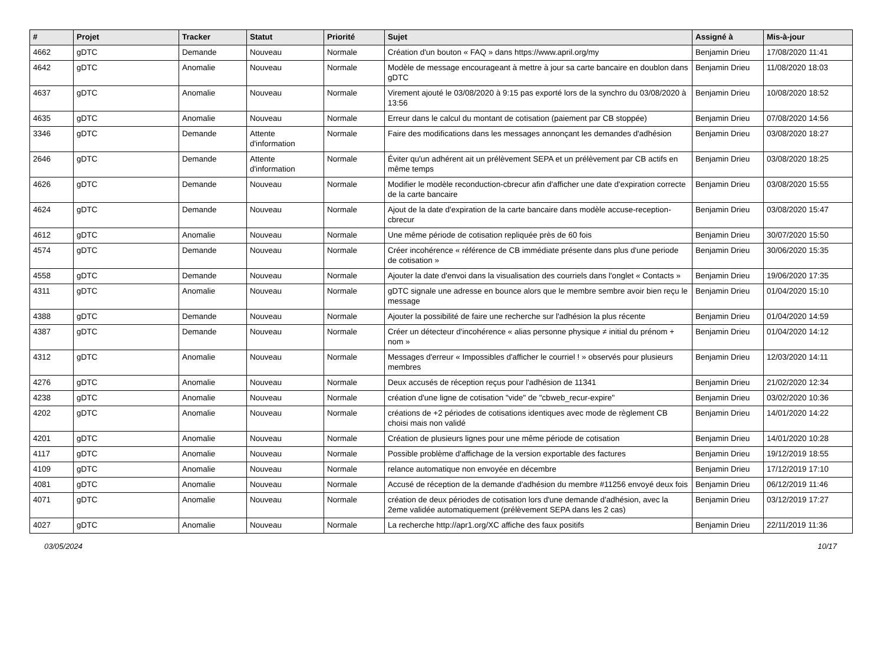| # | Projet | Tracker | Statut | Priorité | Sujet | Assigné à | Mis-à-jour |
| --- | --- | --- | --- | --- | --- | --- | --- |
| 4662 | gDTC | Demande | Nouveau | Normale | Création d'un bouton « FAQ » dans https://www.april.org/my | Benjamin Drieu | 17/08/2020 11:41 |
| 4642 | gDTC | Anomalie | Nouveau | Normale | Modèle de message encourageant à mettre à jour sa carte bancaire en doublon dans gDTC | Benjamin Drieu | 11/08/2020 18:03 |
| 4637 | gDTC | Anomalie | Nouveau | Normale | Virement ajouté le 03/08/2020 à 9:15 pas exporté lors de la synchro du 03/08/2020 à 13:56 | Benjamin Drieu | 10/08/2020 18:52 |
| 4635 | gDTC | Anomalie | Nouveau | Normale | Erreur dans le calcul du montant de cotisation (paiement par CB stoppée) | Benjamin Drieu | 07/08/2020 14:56 |
| 3346 | gDTC | Demande | Attente d'information | Normale | Faire des modifications dans les messages annonçant les demandes d'adhésion | Benjamin Drieu | 03/08/2020 18:27 |
| 2646 | gDTC | Demande | Attente d'information | Normale | Éviter qu'un adhérent ait un prélèvement SEPA et un prélèvement par CB actifs en même temps | Benjamin Drieu | 03/08/2020 18:25 |
| 4626 | gDTC | Demande | Nouveau | Normale | Modifier le modèle reconduction-cbrecur afin d'afficher une date d'expiration correcte de la carte bancaire | Benjamin Drieu | 03/08/2020 15:55 |
| 4624 | gDTC | Demande | Nouveau | Normale | Ajout de la date d'expiration de la carte bancaire dans modèle accuse-reception-cbrecur | Benjamin Drieu | 03/08/2020 15:47 |
| 4612 | gDTC | Anomalie | Nouveau | Normale | Une même période de cotisation repliquée près de 60 fois | Benjamin Drieu | 30/07/2020 15:50 |
| 4574 | gDTC | Demande | Nouveau | Normale | Créer incohérence « référence de CB immédiate présente dans plus d'une periode de cotisation » | Benjamin Drieu | 30/06/2020 15:35 |
| 4558 | gDTC | Demande | Nouveau | Normale | Ajouter la date d'envoi dans la visualisation des courriels dans l'onglet « Contacts » | Benjamin Drieu | 19/06/2020 17:35 |
| 4311 | gDTC | Anomalie | Nouveau | Normale | gDTC signale une adresse en bounce alors que le membre sembre avoir bien reçu le message | Benjamin Drieu | 01/04/2020 15:10 |
| 4388 | gDTC | Demande | Nouveau | Normale | Ajouter la possibilité de faire une recherche sur l'adhésion la plus récente | Benjamin Drieu | 01/04/2020 14:59 |
| 4387 | gDTC | Demande | Nouveau | Normale | Créer un détecteur d'incohérence « alias personne physique ≠ initial du prénom + nom » | Benjamin Drieu | 01/04/2020 14:12 |
| 4312 | gDTC | Anomalie | Nouveau | Normale | Messages d'erreur « Impossibles d'afficher le courriel ! » observés pour plusieurs membres | Benjamin Drieu | 12/03/2020 14:11 |
| 4276 | gDTC | Anomalie | Nouveau | Normale | Deux accusés de réception reçus pour l'adhésion de 11341 | Benjamin Drieu | 21/02/2020 12:34 |
| 4238 | gDTC | Anomalie | Nouveau | Normale | création d'une ligne de cotisation "vide" de "cbweb_recur-expire" | Benjamin Drieu | 03/02/2020 10:36 |
| 4202 | gDTC | Anomalie | Nouveau | Normale | créations de +2 périodes de cotisations identiques avec mode de règlement CB choisi mais non validé | Benjamin Drieu | 14/01/2020 14:22 |
| 4201 | gDTC | Anomalie | Nouveau | Normale | Création de plusieurs lignes pour une même période de cotisation | Benjamin Drieu | 14/01/2020 10:28 |
| 4117 | gDTC | Anomalie | Nouveau | Normale | Possible problème d'affichage de la version exportable des factures | Benjamin Drieu | 19/12/2019 18:55 |
| 4109 | gDTC | Anomalie | Nouveau | Normale | relance automatique non envoyée en décembre | Benjamin Drieu | 17/12/2019 17:10 |
| 4081 | gDTC | Anomalie | Nouveau | Normale | Accusé de réception de la demande d'adhésion du membre #11256 envoyé deux fois | Benjamin Drieu | 06/12/2019 11:46 |
| 4071 | gDTC | Anomalie | Nouveau | Normale | création de deux périodes de cotisation lors d'une demande d'adhésion, avec la 2eme validée automatiquement (prélèvement SEPA dans les 2 cas) | Benjamin Drieu | 03/12/2019 17:27 |
| 4027 | gDTC | Anomalie | Nouveau | Normale | La recherche http://apr1.org/XC affiche des faux positifs | Benjamin Drieu | 22/11/2019 11:36 |
03/05/2024 10/17